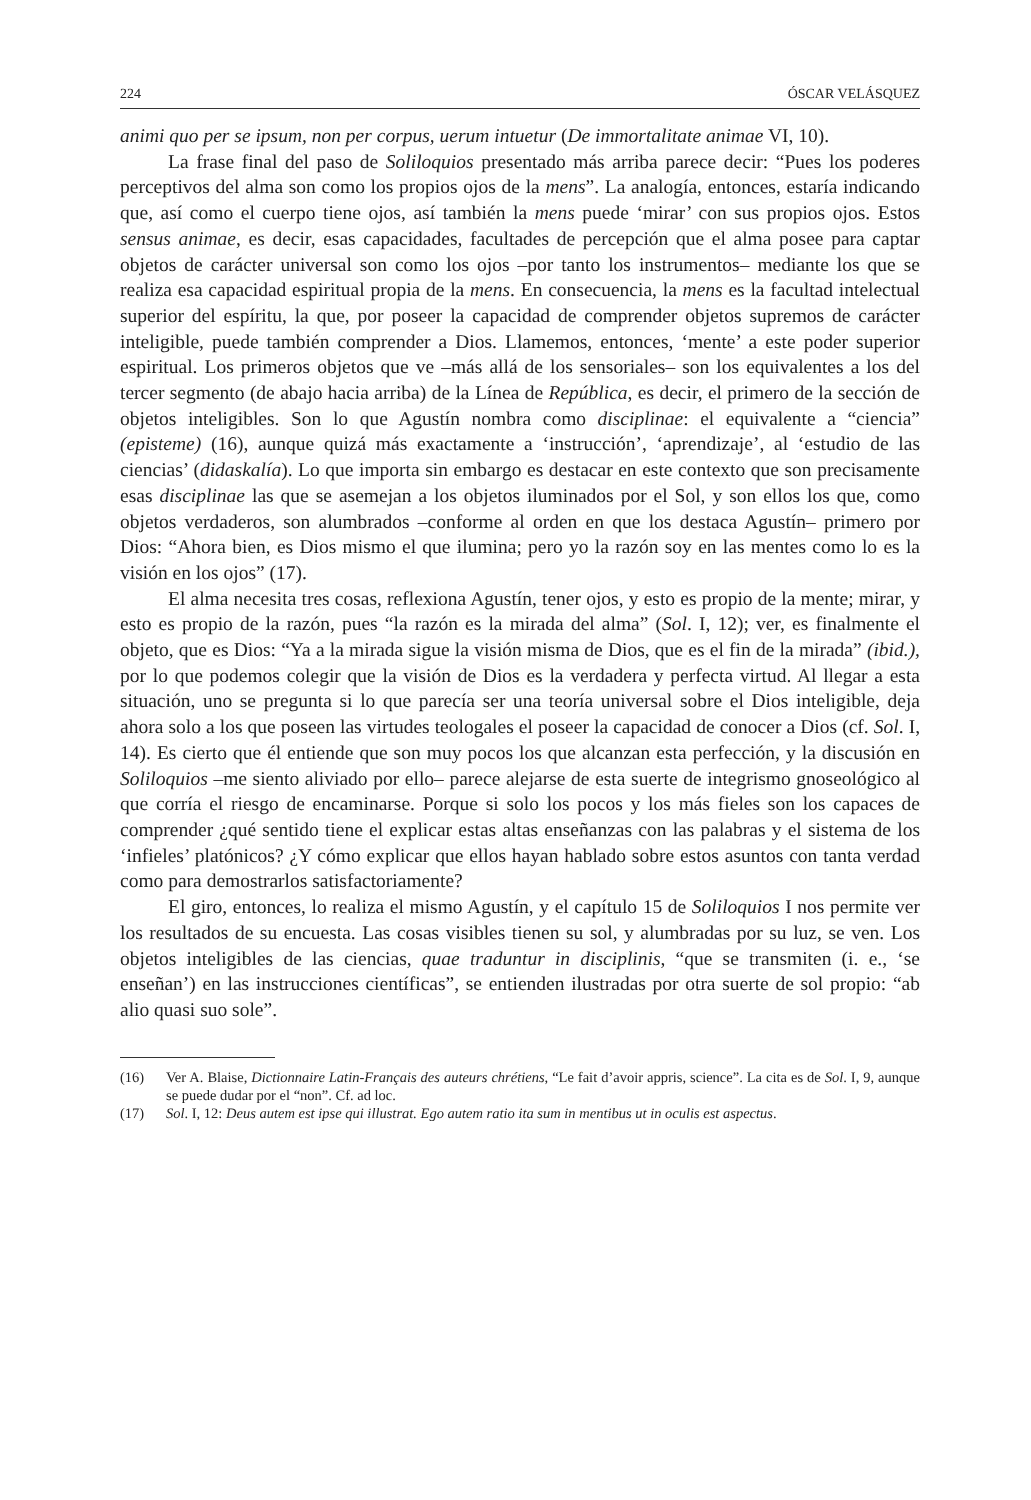224 ÓSCAR VELÁSQUEZ
animi quo per se ipsum, non per corpus, uerum intuetur (De immortalitate animae VI, 10).
La frase final del paso de Soliloquios presentado más arriba parece decir: “Pues los poderes perceptivos del alma son como los propios ojos de la mens”. La analogía, entonces, estaría indicando que, así como el cuerpo tiene ojos, así también la mens puede ‘mirar’ con sus propios ojos. Estos sensus animae, es decir, esas capacidades, facultades de percepción que el alma posee para captar objetos de carácter universal son como los ojos –por tanto los instrumentos– mediante los que se realiza esa capacidad espiritual propia de la mens. En consecuencia, la mens es la facultad intelectual superior del espíritu, la que, por poseer la capacidad de comprender objetos supremos de carácter inteligible, puede también comprender a Dios. Llamemos, entonces, ‘mente’ a este poder superior espiritual. Los primeros objetos que ve –más allá de los sensoriales– son los equivalentes a los del tercer segmento (de abajo hacia arriba) de la Línea de República, es decir, el primero de la sección de objetos inteligibles. Son lo que Agustín nombra como disciplinae: el equivalente a “ciencia” (episteme) (16), aunque quizá más exactamente a ‘instrucción’, ‘aprendizaje’, al ‘estudio de las ciencias’ (didaskalía). Lo que importa sin embargo es destacar en este contexto que son precisamente esas disciplinae las que se asemejan a los objetos iluminados por el Sol, y son ellos los que, como objetos verdaderos, son alumbrados –conforme al orden en que los destaca Agustín– primero por Dios: “Ahora bien, es Dios mismo el que ilumina; pero yo la razón soy en las mentes como lo es la visión en los ojos” (17).
El alma necesita tres cosas, reflexiona Agustín, tener ojos, y esto es propio de la mente; mirar, y esto es propio de la razón, pues “la razón es la mirada del alma” (Sol. I, 12); ver, es finalmente el objeto, que es Dios: “Ya a la mirada sigue la visión misma de Dios, que es el fin de la mirada” (ibid.), por lo que podemos colegir que la visión de Dios es la verdadera y perfecta virtud. Al llegar a esta situación, uno se pregunta si lo que parecía ser una teoría universal sobre el Dios inteligible, deja ahora solo a los que poseen las virtudes teologales el poseer la capacidad de conocer a Dios (cf. Sol. I, 14). Es cierto que él entiende que son muy pocos los que alcanzan esta perfección, y la discusión en Soliloquios –me siento aliviado por ello– parece alejarse de esta suerte de integrismo gnoseológico al que corría el riesgo de encaminarse. Porque si solo los pocos y los más fieles son los capaces de comprender ¿qué sentido tiene el explicar estas altas enseñanzas con las palabras y el sistema de los ‘infieles’ platónicos? ¿Y cómo explicar que ellos hayan hablado sobre estos asuntos con tanta verdad como para demostrarlos satisfactoriamente?
El giro, entonces, lo realiza el mismo Agustín, y el capítulo 15 de Soliloquios I nos permite ver los resultados de su encuesta. Las cosas visibles tienen su sol, y alumbradas por su luz, se ven. Los objetos inteligibles de las ciencias, quae traduntur in disciplinis, “que se transmiten (i. e., ‘se enseñan’) en las instrucciones científicas”, se entienden ilustradas por otra suerte de sol propio: “ab alio quasi suo sole”.
(16) Ver A. Blaise, Dictionnaire Latin-Français des auteurs chrétiens, “Le fait d’avoir appris, science”. La cita es de Sol. I, 9, aunque se puede dudar por el “non”. Cf. ad loc.
(17) Sol. I, 12: Deus autem est ipse qui illustrat. Ego autem ratio ita sum in mentibus ut in oculis est aspectus.